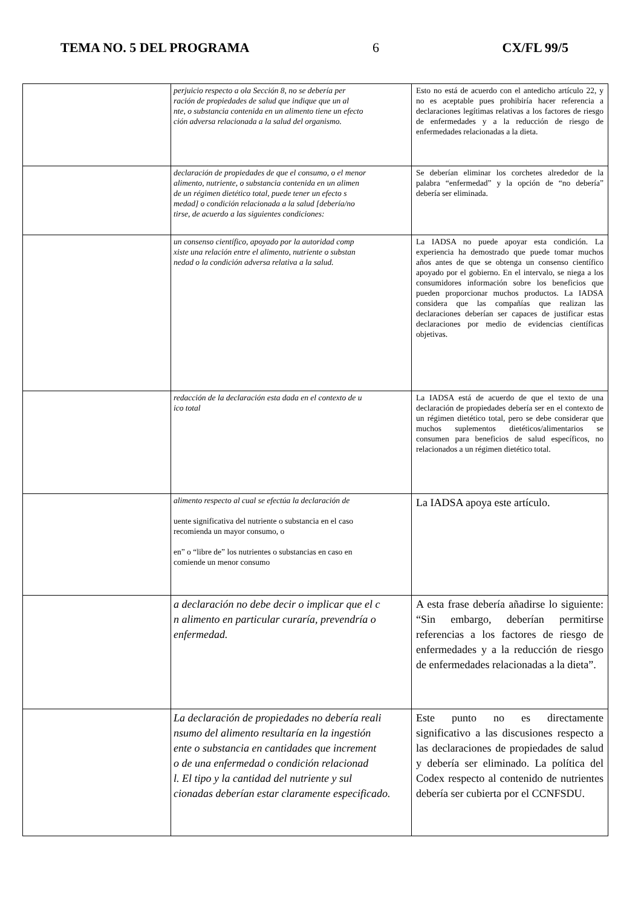TEMA NO. 5 DEL PROGRAMA 6 CX/FL 99/5
| | perjuicio respecto a ola Sección 8, no se debería per ración de propiedades de salud que indique que un al nte, o substancia contenida en un alimento tiene un efecto ción adversa relacionada a la salud del organismo. | Esto no está de acuerdo con el antedicho artículo 22, y no es aceptable pues prohibiría hacer referencia a declaraciones legítimas relativas a los factores de riesgo de enfermedades y a la reducción de riesgo de enfermedades relacionadas a la dieta. |
| | declaración de propiedades de que el consumo, o el menor alimento, nutriente, o substancia contenida en un alimen de un régimen dietético total, puede tener un efecto s medad] o condición relacionada a la salud [debería/no tirse, de acuerdo a las siguientes condiciones: | Se deberían eliminar los corchetes alrededor de la palabra “enfermedad” y la opción de “no debería” debería ser eliminada. |
| | un consenso científico, apoyado por la autoridad comp xiste una relación entre el alimento, nutriente o substan nedad o la condición adversa relativa a la salud. | La IADSA no puede apoyar esta condición. La experiencia ha demostrado que puede tomar muchos años antes de que se obtenga un consenso científico apoyado por el gobierno. En el intervalo, se niega a los consumidores información sobre los beneficios que pueden proporcionar muchos productos. La IADSA considera que las compañías que realizan las declaraciones deberían ser capaces de justificar estas declaraciones por medio de evidencias científicas objetivas. |
| | redacción de la declaración esta dada en el contexto de u ico total | La IADSA está de acuerdo de que el texto de una declaración de propiedades debería ser en el contexto de un régimen dietético total, pero se debe considerar que muchos suplementos dietéticos/alimentarios se consumen para beneficios de salud específicos, no relacionados a un régimen dietético total. |
| | alimento respecto al cual se efectúa la declaración de uente significativa del nutriente o substancia en el caso recomienda un mayor consumo, o en” o “libre de” los nutrientes o substancias en caso en comiende un menor consumo | La IADSA apoya este artículo. |
| | a declaración no debe decir o implicar que el c n alimento en particular curaría, prevendría o enfermedad. | A esta frase debería añadirse lo siguiente: “Sin embargo, deberían permitirse referencias a los factores de riesgo de enfermedades y a la reducción de riesgo de enfermedades relacionadas a la dieta”. |
| | La declaración de propiedades no debería reali nsumo del alimento resultaría en la ingestión ente o substancia en cantidades que increment o de una enfermedad o condición relacionad l. El tipo y la cantidad del nutriente y sul cionadas deberían estar claramente especificado. | Este punto no es directamente significativo a las discusiones respecto a las declaraciones de propiedades de salud y debería ser eliminado. La política del Codex respecto al contenido de nutrientes debería ser cubierta por el CCNFSDU. |